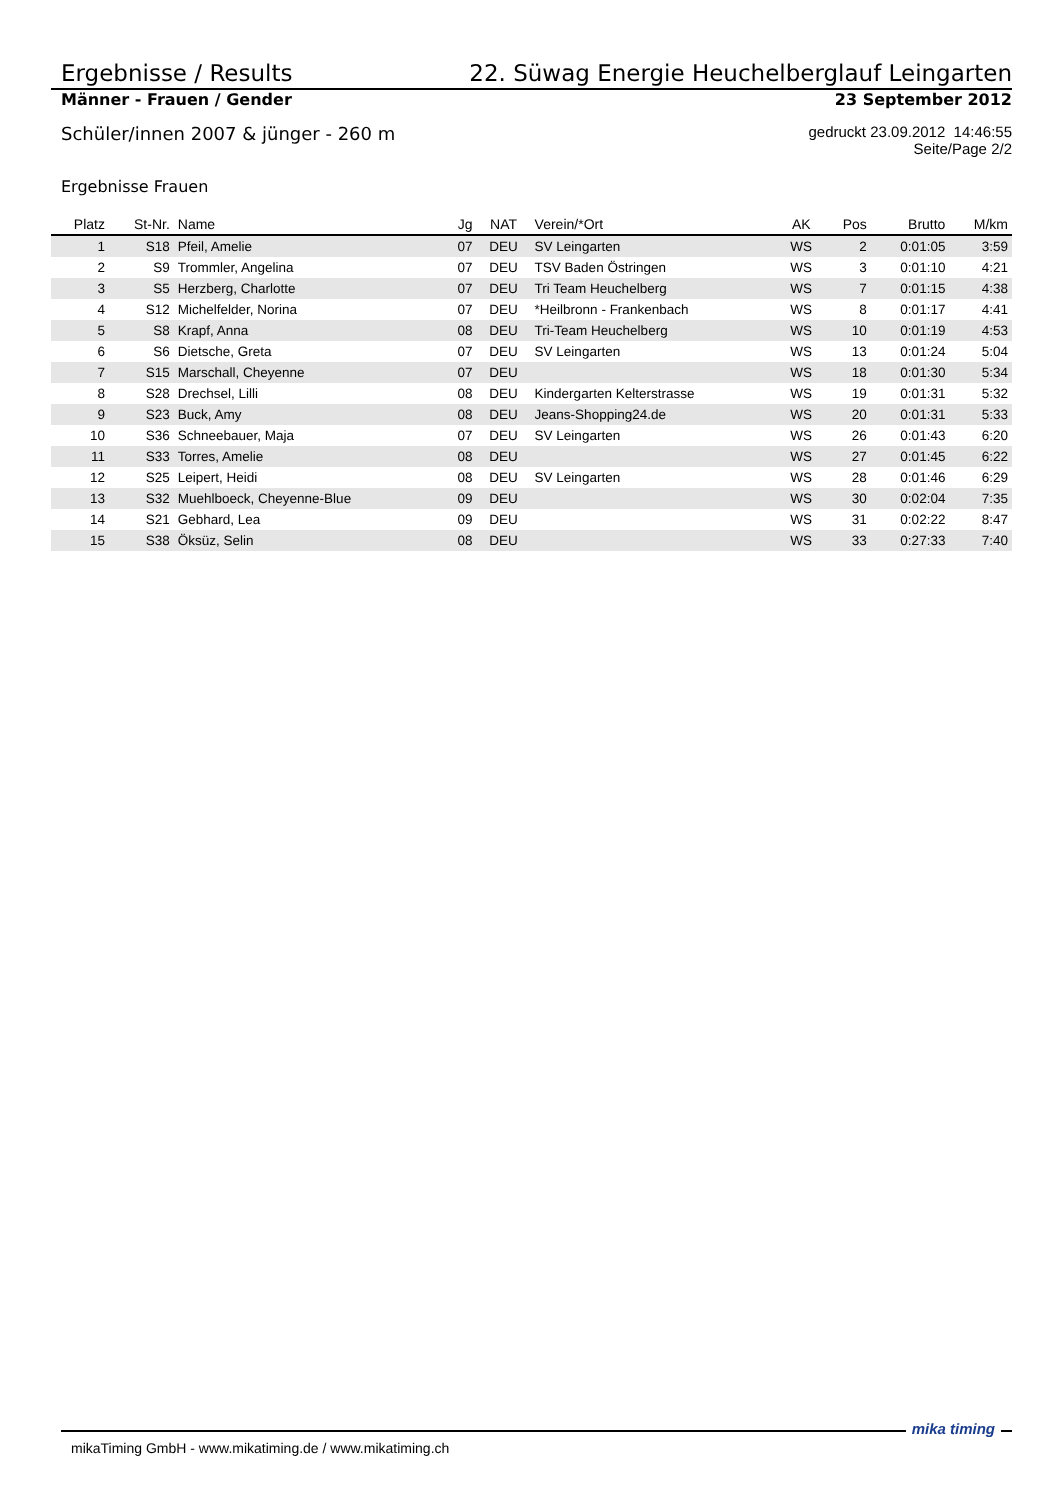Ergebnisse / Results 22. Süwag Energie Heuchelberglauf Leingarten
Männer - Frauen / Gender 23 September 2012
Schüler/innen 2007 & jünger - 260 m gedruckt 23.09.2012 14:46:55
Seite/Page 2/2
Ergebnisse Frauen
| Platz | St-Nr. | Name | Jg | NAT | Verein/*Ort | AK | Pos | Brutto | M/km |
| --- | --- | --- | --- | --- | --- | --- | --- | --- | --- |
| 1 | S18 | Pfeil, Amelie | 07 | DEU | SV Leingarten | WS | 2 | 0:01:05 | 3:59 |
| 2 | S9 | Trommler, Angelina | 07 | DEU | TSV Baden Östringen | WS | 3 | 0:01:10 | 4:21 |
| 3 | S5 | Herzberg, Charlotte | 07 | DEU | Tri Team Heuchelberg | WS | 7 | 0:01:15 | 4:38 |
| 4 | S12 | Michelfelder, Norina | 07 | DEU | *Heilbronn - Frankenbach | WS | 8 | 0:01:17 | 4:41 |
| 5 | S8 | Krapf, Anna | 08 | DEU | Tri-Team Heuchelberg | WS | 10 | 0:01:19 | 4:53 |
| 6 | S6 | Dietsche, Greta | 07 | DEU | SV Leingarten | WS | 13 | 0:01:24 | 5:04 |
| 7 | S15 | Marschall, Cheyenne | 07 | DEU | | WS | 18 | 0:01:30 | 5:34 |
| 8 | S28 | Drechsel, Lilli | 08 | DEU | Kindergarten Kelterstrasse | WS | 19 | 0:01:31 | 5:32 |
| 9 | S23 | Buck, Amy | 08 | DEU | Jeans-Shopping24.de | WS | 20 | 0:01:31 | 5:33 |
| 10 | S36 | Schneebauer, Maja | 07 | DEU | SV Leingarten | WS | 26 | 0:01:43 | 6:20 |
| 11 | S33 | Torres, Amelie | 08 | DEU | | WS | 27 | 0:01:45 | 6:22 |
| 12 | S25 | Leipert, Heidi | 08 | DEU | SV Leingarten | WS | 28 | 0:01:46 | 6:29 |
| 13 | S32 | Muehlboeck, Cheyenne-Blue | 09 | DEU | | WS | 30 | 0:02:04 | 7:35 |
| 14 | S21 | Gebhard, Lea | 09 | DEU | | WS | 31 | 0:02:22 | 8:47 |
| 15 | S38 | Öksüz, Selin | 08 | DEU | | WS | 33 | 0:27:33 | 7:40 |
mikaTiming GmbH - www.mikatiming.de / www.mikatiming.ch
mika timing